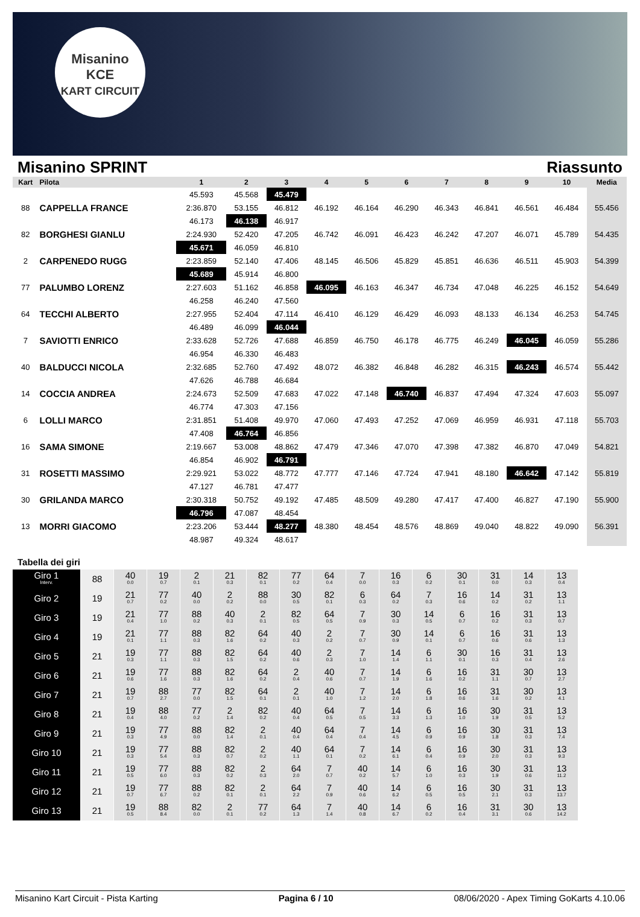Misanino
KCE
KART CIRCUIT
Misanino SPRINT Riassunto
| Kart | Pilota | 1 | 2 | 3 | 4 | 5 | 6 | 7 | 8 | 9 | 10 | Media |
| --- | --- | --- | --- | --- | --- | --- | --- | --- | --- | --- | --- | --- |
| | | 45.593 | 45.568 | 45.479 | | | | | | | | |
| 88 | CAPPELLA FRANCE | 2:36.870 | 53.155 | 46.812 | 46.192 | 46.164 | 46.290 | 46.343 | 46.841 | 46.561 | 46.484 | 55.456 |
| | | 46.173 | 46.138 | 46.917 | | | | | | | | |
| 82 | BORGHESI GIANLU | 2:24.930 | 52.420 | 47.205 | 46.742 | 46.091 | 46.423 | 46.242 | 47.207 | 46.071 | 45.789 | 54.435 |
| | | 45.671 | 46.059 | 46.810 | | | | | | | | |
| 2 | CARPENEDO RUGG | 2:23.859 | 52.140 | 47.406 | 48.145 | 46.506 | 45.829 | 45.851 | 46.636 | 46.511 | 45.903 | 54.399 |
| | | 45.689 | 45.914 | 46.800 | | | | | | | | |
| 77 | PALUMBO LORENZ | 2:27.603 | 51.162 | 46.858 | 46.095 | 46.163 | 46.347 | 46.734 | 47.048 | 46.225 | 46.152 | 54.649 |
| | | 46.258 | 46.240 | 47.560 | | | | | | | | |
| 64 | TECCHI ALBERTO | 2:27.955 | 52.404 | 47.114 | 46.410 | 46.129 | 46.429 | 46.093 | 48.133 | 46.134 | 46.253 | 54.745 |
| | | 46.489 | 46.099 | 46.044 | | | | | | | | |
| 7 | SAVIOTTI ENRICO | 2:33.628 | 52.726 | 47.688 | 46.859 | 46.750 | 46.178 | 46.775 | 46.249 | 46.045 | 46.059 | 55.286 |
| | | 46.954 | 46.330 | 46.483 | | | | | | | | |
| 40 | BALDUCCI NICOLA | 2:32.685 | 52.760 | 47.492 | 48.072 | 46.382 | 46.848 | 46.282 | 46.315 | 46.243 | 46.574 | 55.442 |
| | | 47.626 | 46.788 | 46.684 | | | | | | | | |
| 14 | COCCIA ANDREA | 2:24.673 | 52.509 | 47.683 | 47.022 | 47.148 | 46.740 | 46.837 | 47.494 | 47.324 | 47.603 | 55.097 |
| | | 46.774 | 47.303 | 47.156 | | | | | | | | |
| 6 | LOLLI MARCO | 2:31.851 | 51.408 | 49.970 | 47.060 | 47.493 | 47.252 | 47.069 | 46.959 | 46.931 | 47.118 | 55.703 |
| | | 47.408 | 46.764 | 46.856 | | | | | | | | |
| 16 | SAMA SIMONE | 2:19.667 | 53.008 | 48.862 | 47.479 | 47.346 | 47.070 | 47.398 | 47.382 | 46.870 | 47.049 | 54.821 |
| | | 46.854 | 46.902 | 46.791 | | | | | | | | |
| 31 | ROSETTI MASSIMO | 2:29.921 | 53.022 | 48.772 | 47.777 | 47.146 | 47.724 | 47.941 | 48.180 | 46.642 | 47.142 | 55.819 |
| | | 47.127 | 46.781 | 47.477 | | | | | | | | |
| 30 | GRILANDA MARCO | 2:30.318 | 50.752 | 49.192 | 47.485 | 48.509 | 49.280 | 47.417 | 47.400 | 46.827 | 47.190 | 55.900 |
| | | 46.796 | 47.087 | 48.454 | | | | | | | | |
| 13 | MORRI GIACOMO | 2:23.206 | 53.444 | 48.277 | 48.380 | 48.454 | 48.576 | 48.869 | 49.040 | 48.822 | 49.090 | 56.391 |
| | | 48.987 | 49.324 | 48.617 | | | | | | | | |
Tabella dei giri
| Giro 1 Interv. | 88 | 40 0.0 | 19 0.7 | 2 0.1 | 21 0.3 | 82 0.1 | 77 0.2 | 64 0.4 | 7 0.0 | 16 0.3 | 6 0.2 | 30 0.1 | 31 0.0 | 14 0.3 | 13 0.4 |
| Giro 2 | 19 | 21 0.7 | 77 0.2 | 40 0.0 | 2 0.2 | 88 0.0 | 30 0.5 | 82 0.1 | 6 0.3 | 64 0.2 | 7 0.3 | 16 0.6 | 14 0.2 | 31 0.2 | 13 1.1 |
| Giro 3 | 19 | 21 0.4 | 77 1.0 | 88 0.2 | 40 0.3 | 2 0.1 | 82 0.5 | 64 0.5 | 7 0.9 | 30 0.3 | 14 0.5 | 6 0.7 | 16 0.2 | 31 0.3 | 13 0.7 |
| Giro 4 | 19 | 21 0.1 | 77 1.1 | 88 0.3 | 82 1.6 | 64 0.2 | 40 0.3 | 2 0.2 | 7 0.7 | 30 0.9 | 14 0.1 | 6 0.7 | 16 0.6 | 31 0.6 | 13 1.3 |
| Giro 5 | 21 | 19 0.3 | 77 1.1 | 88 0.3 | 82 1.5 | 64 0.2 | 40 0.6 | 2 0.3 | 7 1.0 | 14 1.4 | 6 1.1 | 30 0.1 | 16 0.3 | 31 0.4 | 13 2.6 |
| Giro 6 | 21 | 19 0.6 | 77 1.6 | 88 0.3 | 82 1.6 | 64 0.2 | 2 0.4 | 40 0.6 | 7 0.7 | 14 1.9 | 6 1.6 | 16 0.2 | 31 1.1 | 30 0.7 | 13 2.7 |
| Giro 7 | 21 | 19 0.7 | 88 2.7 | 77 0.0 | 82 1.5 | 64 0.1 | 2 0.1 | 40 1.0 | 7 1.2 | 14 2.0 | 6 1.8 | 16 0.6 | 31 1.6 | 30 0.2 | 13 4.1 |
| Giro 8 | 21 | 19 0.4 | 88 4.0 | 77 0.2 | 2 1.4 | 82 0.2 | 40 0.4 | 64 0.5 | 7 0.5 | 14 3.3 | 6 1.3 | 16 1.0 | 30 1.9 | 31 0.5 | 13 5.2 |
| Giro 9 | 21 | 19 0.3 | 77 4.9 | 88 0.0 | 82 1.4 | 2 0.1 | 40 0.4 | 64 0.4 | 7 0.4 | 14 4.5 | 6 0.9 | 16 0.9 | 30 1.8 | 31 0.3 | 13 7.4 |
| Giro 10 | 21 | 19 0.3 | 77 5.4 | 88 0.3 | 82 0.7 | 2 0.2 | 40 1.1 | 64 0.1 | 7 0.2 | 14 6.1 | 6 0.4 | 16 0.9 | 30 2.0 | 31 0.3 | 13 9.3 |
| Giro 11 | 21 | 19 0.5 | 77 6.0 | 88 0.3 | 82 0.2 | 2 0.3 | 64 2.0 | 7 0.7 | 40 0.2 | 14 5.7 | 6 1.0 | 16 0.3 | 30 1.9 | 31 0.6 | 13 11.2 |
| Giro 12 | 21 | 19 0.7 | 77 6.7 | 88 0.2 | 82 0.1 | 2 0.1 | 64 2.2 | 7 0.9 | 40 0.6 | 14 6.2 | 6 0.5 | 16 0.5 | 30 2.1 | 31 0.3 | 13 13.7 |
| Giro 13 | 21 | 19 0.5 | 88 8.4 | 82 0.0 | 2 0.1 | 77 0.2 | 64 1.3 | 7 1.4 | 40 0.8 | 14 6.7 | 6 0.2 | 16 0.4 | 31 3.1 | 30 0.6 | 13 14.2 |
Misanino Kart Circuit - Pista Karting Pagina 6 / 10 08/06/2020 - Apex Timing GoKarts 4.10.06